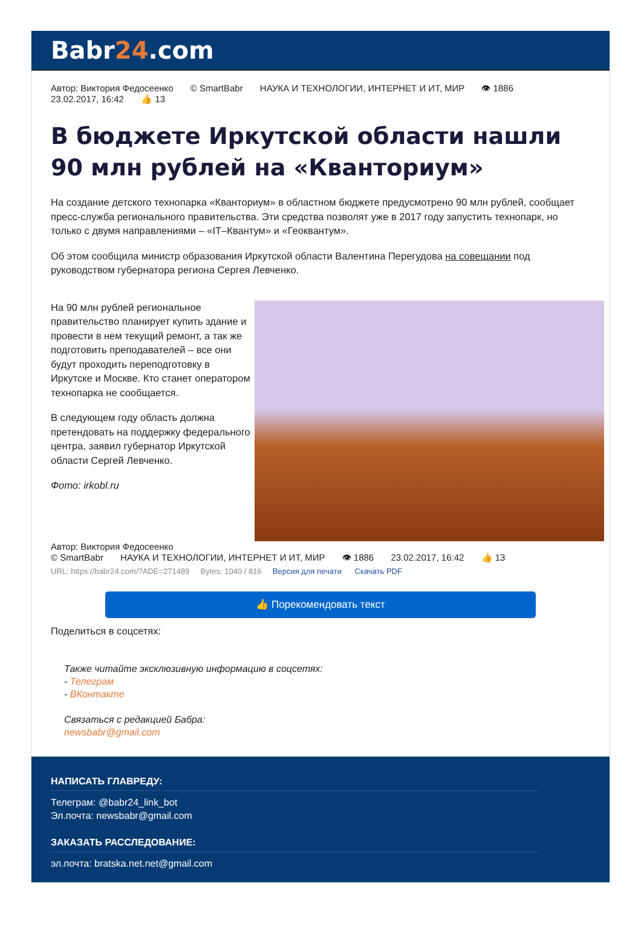Babr24.com
Автор: Виктория Федосеенко © SmartBabr НАУКА И ТЕХНОЛОГИИ, ИНТЕРНЕТ И ИТ, МИР 👁 1886
23.02.2017, 16:42 👍 13
В бюджете Иркутской области нашли 90 млн рублей на «Кванториум»
На создание детского технопарка «Кванториум» в областном бюджете предусмотрено 90 млн рублей, сообщает пресс-служба регионального правительства. Эти средства позволят уже в 2017 году запустить технопарк, но только с двумя направлениями – «IT–Квантум» и «Геоквантум».
Об этом сообщила министр образования Иркутской области Валентина Перегудова на совещании под руководством губернатора региона Сергея Левченко.
На 90 млн рублей региональное правительство планирует купить здание и провести в нем текущий ремонт, а так же подготовить преподавателей – все они будут проходить переподготовку в Иркутске и Москве. Кто станет оператором технопарка не сообщается.
В следующем году область должна претендовать на поддержку федерального центра, заявил губернатор Иркутской области Сергей Левченко.
Фото: irkobl.ru
Автор: Виктория Федосеенко
© SmartBabr НАУКА И ТЕХНОЛОГИИ, ИНТЕРНЕТ И ИТ, МИР 👁 1886 23.02.2017, 16:42 👍 13
URL: https://babr24.com/?ADE=271489 Bytes: 1040 / 816 Версия для печати Скачать PDF
👍 Порекомендовать текст
Поделиться в соцсетях:
Также читайте эксклюзивную информацию в соцсетях:
- Телеграм
- ВКонтакте
Связаться с редакцией Бабра:
newsbabr@gmail.com
НАПИСАТЬ ГЛАВРЕДУ:
Телеграм: @babr24_link_bot
Эл.почта: newsbabr@gmail.com
ЗАКАЗАТЬ РАССЛЕДОВАНИЕ:
эл.почта: bratska.net.net@gmail.com